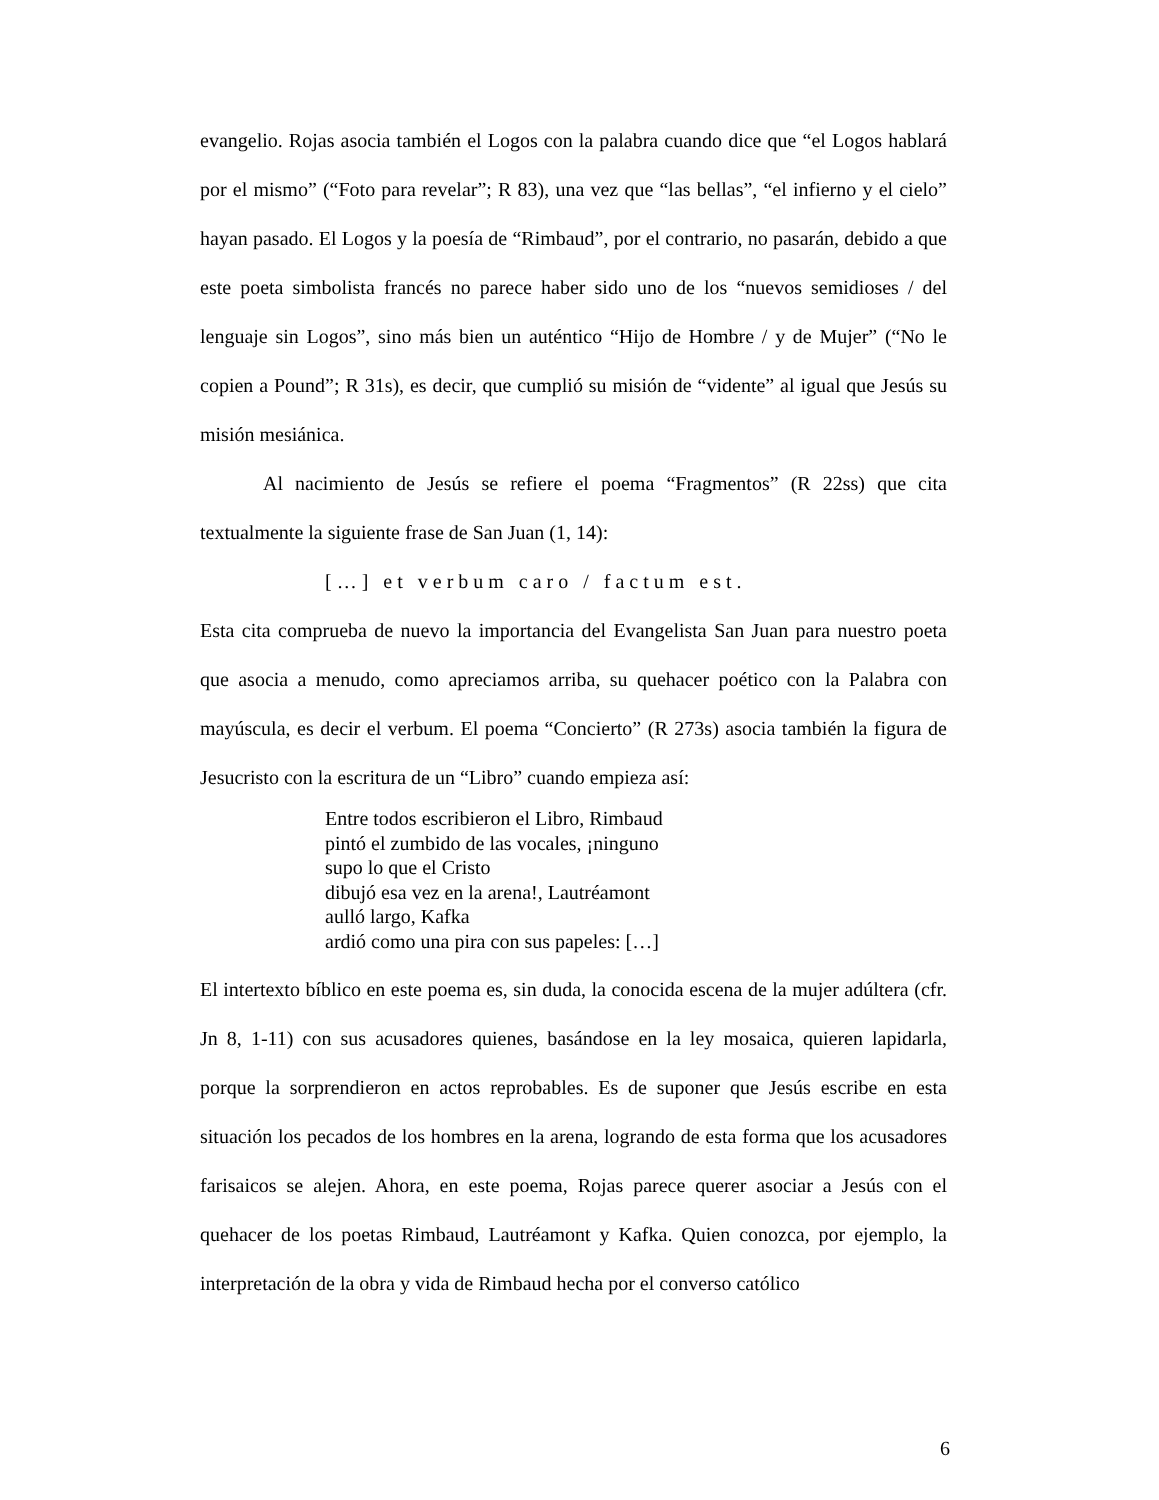evangelio. Rojas asocia también el Logos con la palabra cuando dice que “el Logos hablará por el mismo” (“Foto para revelar”; R 83), una vez que “las bellas”, “el infierno y el cielo” hayan pasado. El Logos y la poesía de “Rimbaud”, por el contrario, no pasarán, debido a que este poeta simbolista francés no parece haber sido uno de los “nuevos semidioses / del lenguaje sin Logos”, sino más bien un auténtico “Hijo de Hombre / y de Mujer” (“No le copien a Pound”; R 31s), es decir, que cumplió su misión de “vidente” al igual que Jesús su misión mesiánica.
Al nacimiento de Jesús se refiere el poema “Fragmentos” (R 22ss) que cita textualmente la siguiente frase de San Juan (1, 14):
[…] et verbum caro / factum est.
Esta cita comprueba de nuevo la importancia del Evangelista San Juan para nuestro poeta que asocia a menudo, como apreciamos arriba, su quehacer poético con la Palabra con mayúscula, es decir el verbum. El poema “Concierto” (R 273s) asocia también la figura de Jesucristo con la escritura de un “Libro” cuando empieza así:
Entre todos escribieron el Libro, Rimbaud
pintó el zumbido de las vocales, ¡ninguno
supo lo que el Cristo
dibujó esa vez en la arena!, Lautréamont
aulló largo, Kafka
ardió como una pira con sus papeles: […]
El intertexto bíblico en este poema es, sin duda, la conocida escena de la mujer adúltera (cfr. Jn 8, 1-11) con sus acusadores quienes, basándose en la ley mosaica, quieren lapidarla, porque la sorprendieron en actos reprobables. Es de suponer que Jesús escribe en esta situación los pecados de los hombres en la arena, logrando de esta forma que los acusadores farisaicos se alejen. Ahora, en este poema, Rojas parece querer asociar a Jesús con el quehacer de los poetas Rimbaud, Lautréamont y Kafka. Quien conozca, por ejemplo, la interpretación de la obra y vida de Rimbaud hecha por el converso católico
6